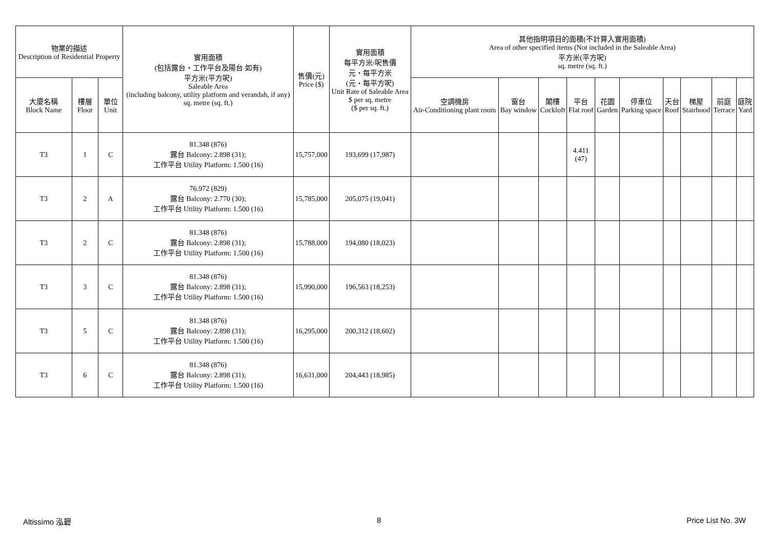| 物業的描述 Description of Residential Property | | | 實用面積 (包括露台・工作平台及陽台 如有) 平方米(平方呎) Saleable Area (including balcony, utility platform and verandah, if any) sq. metre (sq. ft.) | 售價(元) Price ($) | 實用面積 每平方米/呎售價 元・每平方米 (元・每平方呎) Unit Rate of Saleable Area $ per sq. metre ($ per sq. ft.) | 其他指明項目的面積(不計算入實用面積) Area of other specified items (Not included in the Saleable Area) 平方米(平方呎) sq. metre (sq. ft.) | | | | | | | | | |
| --- | --- | --- | --- | --- | --- | --- | --- | --- | --- | --- | --- | --- | --- | --- | --- |
| 大廈名稱 Block Name | 樓層 Floor | 單位 Unit | | | | 空調機房 Air-Conditioning plant room | 窗台 Bay window | 閣樓 Cockloft | 平台 Flat roof | 花園 Garden | 停車位 Parking space | 天台 Roof | 梯屋 Stairhood | 前庭 Terrace | 庭院 Yard |
| T3 | 1 | C | 81.348 (876) 露台 Balcony: 2.898 (31); 工作平台 Utility Platform: 1.500 (16) | 15,757,000 | 193,699 (17,987) | | | | 4.411 (47) | | | | | | |
| T3 | 2 | A | 76.972 (829) 露台 Balcony: 2.770 (30); 工作平台 Utility Platform: 1.500 (16) | 15,785,000 | 205,075 (19,041) | | | | | | | | | | |
| T3 | 2 | C | 81.348 (876) 露台 Balcony: 2.898 (31); 工作平台 Utility Platform: 1.500 (16) | 15,788,000 | 194,080 (18,023) | | | | | | | | | | |
| T3 | 3 | C | 81.348 (876) 露台 Balcony: 2.898 (31); 工作平台 Utility Platform: 1.500 (16) | 15,990,000 | 196,563 (18,253) | | | | | | | | | | |
| T3 | 5 | C | 81.348 (876) 露台 Balcony: 2.898 (31); 工作平台 Utility Platform: 1.500 (16) | 16,295,000 | 200,312 (18,602) | | | | | | | | | | |
| T3 | 6 | C | 81.348 (876) 露台 Balcony: 2.898 (31); 工作平台 Utility Platform: 1.500 (16) | 16,631,000 | 204,443 (18,985) | | | | | | | | | | |
Altissimo 泓碧 8 Price List No. 3W